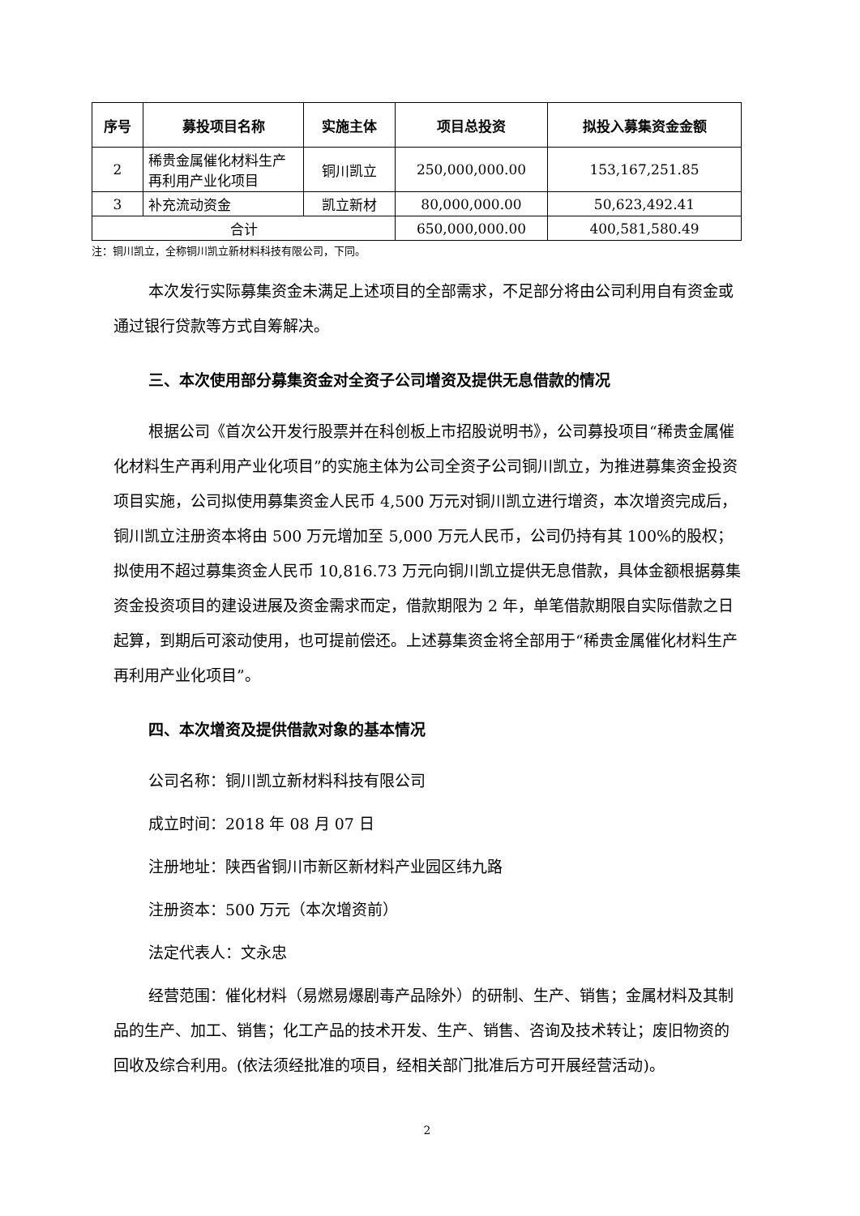| 序号 | 募投项目名称 | 实施主体 | 项目总投资 | 拟投入募集资金金额 |
| --- | --- | --- | --- | --- |
| 2 | 稀贵金属催化材料生产再利用产业化项目 | 铜川凯立 | 250,000,000.00 | 153,167,251.85 |
| 3 | 补充流动资金 | 凯立新材 | 80,000,000.00 | 50,623,492.41 |
| 合计 | | | 650,000,000.00 | 400,581,580.49 |
注：铜川凯立，全称铜川凯立新材料科技有限公司，下同。
本次发行实际募集资金未满足上述项目的全部需求，不足部分将由公司利用自有资金或通过银行贷款等方式自筹解决。
三、本次使用部分募集资金对全资子公司增资及提供无息借款的情况
根据公司《首次公开发行股票并在科创板上市招股说明书》，公司募投项目“稀贵金属催化材料生产再利用产业化项目”的实施主体为公司全资子公司铜川凯立，为推进募集资金投资项目实施，公司拟使用募集资金人民币 4,500 万元对铜川凯立进行增资，本次增资完成后，铜川凯立注册资本将由 500 万元增加至 5,000 万元人民币，公司仍持有其 100%的股权；拟使用不超过募集资金人民币 10,816.73 万元向铜川凯立提供无息借款，具体金额根据募集资金投资项目的建设进展及资金需求而定，借款期限为 2 年，单笔借款期限自实际借款之日起算，到期后可滚动使用，也可提前偿还。上述募集资金将全部用于“稀贵金属催化材料生产再利用产业化项目”。
四、本次增资及提供借款对象的基本情况
公司名称：铜川凯立新材料科技有限公司
成立时间：2018 年 08 月 07 日
注册地址：陕西省铜川市新区新材料产业园区纬九路
注册资本：500 万元（本次增资前）
法定代表人：文永忠
经营范围：催化材料（易燃易爆剧毒产品除外）的研制、生产、销售；金属材料及其制品的生产、加工、销售；化工产品的技术开发、生产、销售、咨询及技术转让；废旧物资的回收及综合利用。(依法须经批准的项目，经相关部门批准后方可开展经营活动)。
2